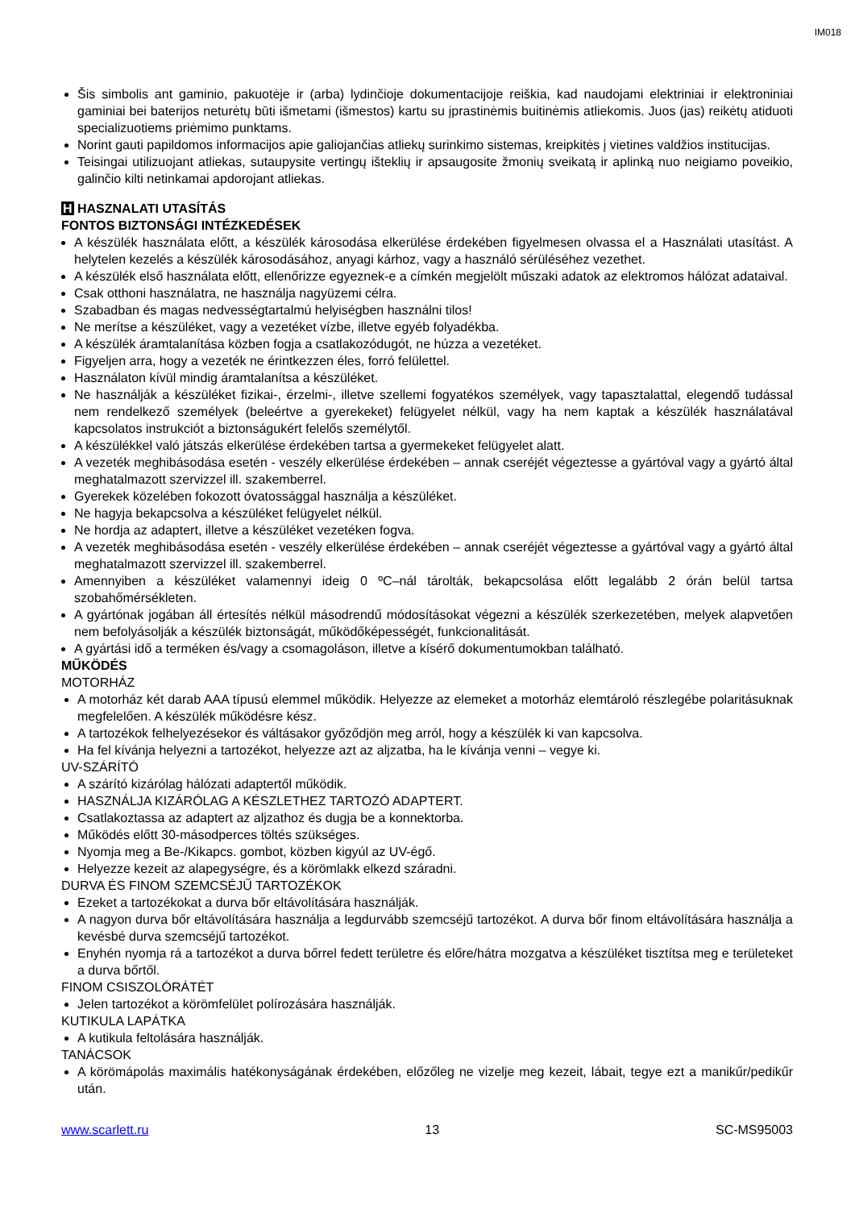IM018
Šis simbolis ant gaminio, pakuotėje ir (arba) lydinčioje dokumentacijoje reiškia, kad naudojami elektriniai ir elektroniniai gaminiai bei baterijos neturėtų būti išmetami (išmestos) kartu su įprastinėmis buitinėmis atliekomis. Juos (jas) reikėtų atiduoti specializuotiems priėmimo punktams.
Norint gauti papildomos informacijos apie galiojančias atliekų surinkimo sistemas, kreipkitės į vietines valdžios institucijas.
Teisingai utilizuojant atliekas, sutaupysite vertingų išteklių ir apsaugosite žmonių sveikatą ir aplinką nuo neigiamo poveikio, galinčio kilti netinkamai apdorojant atliekas.
H HASZNALATI UTASÍTÁS
FONTOS BIZTONSÁGI INTÉZKEDÉSEK
A készülék használata előtt, a készülék károsodása elkerülése érdekében figyelmesen olvassa el a Használati utasítást. A helytelen kezelés a készülék károsodásához, anyagi kárhoz, vagy a használó sérüléséhez vezethet.
A készülék első használata előtt, ellenőrizze egyeznek-e a címkén megjelölt műszaki adatok az elektromos hálózat adataival.
Csak otthoni használatra, ne használja nagyüzemi célra.
Szabadban és magas nedvességtartalmú helyiségben használni tilos!
Ne merítse a készüléket, vagy a vezetéket vízbe, illetve egyéb folyadékba.
A készülék áramtalanítása közben fogja a csatlakozódugót, ne húzza a vezetéket.
Figyeljen arra, hogy a vezeték ne érintkezzen éles, forró felülettel.
Használaton kívül mindig áramtalanítsa a készüléket.
Ne használják a készüléket fizikai-, érzelmi-, illetve szellemi fogyatékos személyek, vagy tapasztalattal, elegendő tudással nem rendelkező személyek (beleértve a gyerekeket) felügyelet nélkül, vagy ha nem kaptak a készülék használatával kapcsolatos instrukciót a biztonságukért felelős személytől.
A készülékkel való játszás elkerülése érdekében tartsa a gyermekeket felügyelet alatt.
A vezeték meghibásodása esetén - veszély elkerülése érdekében – annak cseréjét végeztesse a gyártóval vagy a gyártó által meghatalmazott szervizzel ill. szakemberrel.
Gyerekek közelében fokozott óvatossággal használja a készüléket.
Ne hagyja bekapcsolva a készüléket felügyelet nélkül.
Ne hordja az adaptert, illetve a készüléket vezetéken fogva.
A vezeték meghibásodása esetén - veszély elkerülése érdekében – annak cseréjét végeztesse a gyártóval vagy a gyártó által meghatalmazott szervizzel ill. szakemberrel.
Amennyiben a készüléket valamennyi ideig 0 ºC–nál tárolták, bekapcsolása előtt legalább 2 órán belül tartsa szobahőmérsékleten.
A gyártónak jogában áll értesítés nélkül másodrendű módosításokat végezni a készülék szerkezetében, melyek alapvetően nem befolyásolják a készülék biztonságát, működőképességét, funkcionalitását.
A gyártási idő a terméken és/vagy a csomagoláson, illetve a kísérő dokumentumokban található.
MŰKÖDÉS
MOTORHÁZ
A motorház két darab AAA típusú elemmel működik. Helyezze az elemeket a motorház elemtároló részlegébe polaritásuknak megfelelően. A készülék működésre kész.
A tartozékok felhelyezésekor és váltásakor győződjön meg arról, hogy a készülék ki van kapcsolva.
Ha fel kívánja helyezni a tartozékot, helyezze azt az aljzatba, ha le kívánja venni – vegye ki.
UV-SZÁRÍTÓ
A szárító kizárólag hálózati adaptertől működik.
HASZNÁLJA KIZÁRÓLAG A KÉSZLETHEZ TARTOZÓ ADAPTERT.
Csatlakoztassa az adaptert az aljzathoz és dugja be a konnektorba.
Működés előtt 30-másodperces töltés szükséges.
Nyomja meg a Be-/Kikapcs. gombot, közben kigyúl az UV-égő.
Helyezze kezeit az alapegységre, és a körömlakk elkezd száradni.
DURVA ÉS FINOM SZEMCSÉJŰ TARTOZÉKOK
Ezeket a tartozékokat a durva bőr eltávolítására használják.
A nagyon durva bőr eltávolítására használja a legdurvább szemcséjű tartozékot. A durva bőr finom eltávolítására használja a kevésbé durva szemcséjű tartozékot.
Enyhén nyomja rá a tartozékot a durva bőrrel fedett területre és előre/hátra mozgatva a készüléket tisztítsa meg e területeket a durva bőrtől.
FINOM CSISZOLÓRÁTÉT
Jelen tartozékot a körömfelület polírozására használják.
KUTIKULA LAPÁTKA
A kutikula feltolására használják.
TANÁCSOK
A körömápolás maximális hatékonyságának érdekében, előzőleg ne vizelje meg kezeit, lábait, tegye ezt a manikűr/pedikűr után.
www.scarlett.ru 13 SC-MS95003